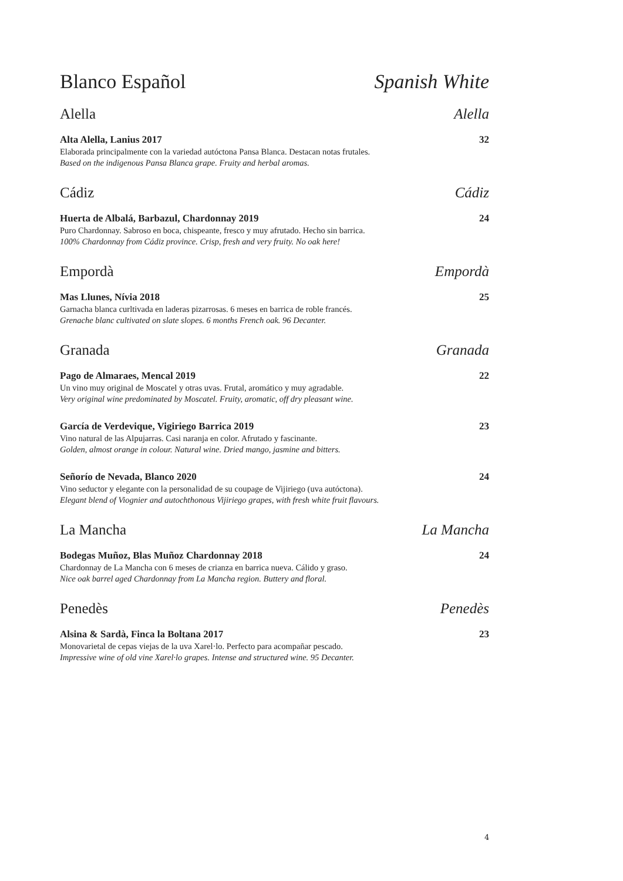Blanco Español Spanish White
Alella Alella
Alta Alella, Lanius 2017 32
Elaborada principalmente con la variedad autóctona Pansa Blanca. Destacan notas frutales.
Based on the indigenous Pansa Blanca grape. Fruity and herbal aromas.
Cádiz Cádiz
Huerta de Albalá, Barbazul, Chardonnay 2019 24
Puro Chardonnay. Sabroso en boca, chispeante, fresco y muy afrutado. Hecho sin barrica.
100% Chardonnay from Cádiz province. Crisp, fresh and very fruity. No oak here!
Empordà Empordà
Mas Llunes, Nívia 2018 25
Garnacha blanca curltivada en laderas pizarrosas. 6 meses en barrica de roble francés.
Grenache blanc cultivated on slate slopes. 6 months French oak. 96 Decanter.
Granada Granada
Pago de Almaraes, Mencal 2019 22
Un vino muy original de Moscatel y otras uvas. Frutal, aromático y muy agradable.
Very original wine predominated by Moscatel. Fruity, aromatic, off dry pleasant wine.
García de Verdevique, Vigiriego Barrica 2019 23
Vino natural de las Alpujarras. Casi naranja en color. Afrutado y fascinante.
Golden, almost orange in colour. Natural wine. Dried mango, jasmine and bitters.
Señorío de Nevada, Blanco 2020 24
Vino seductor y elegante con la personalidad de su coupage de Vijiriego (uva autóctona).
Elegant blend of Viognier and autochthonous Vijiriego grapes, with fresh white fruit flavours.
La Mancha La Mancha
Bodegas Muñoz, Blas Muñoz Chardonnay 2018 24
Chardonnay de La Mancha con 6 meses de crianza en barrica nueva. Cálido y graso.
Nice oak barrel aged Chardonnay from La Mancha region. Buttery and floral.
Penedès Penedès
Alsina & Sardà, Finca la Boltana 2017 23
Monovarietal de cepas viejas de la uva Xarel·lo. Perfecto para acompañar pescado.
Impressive wine of old vine Xarel·lo grapes. Intense and structured wine. 95 Decanter.
4